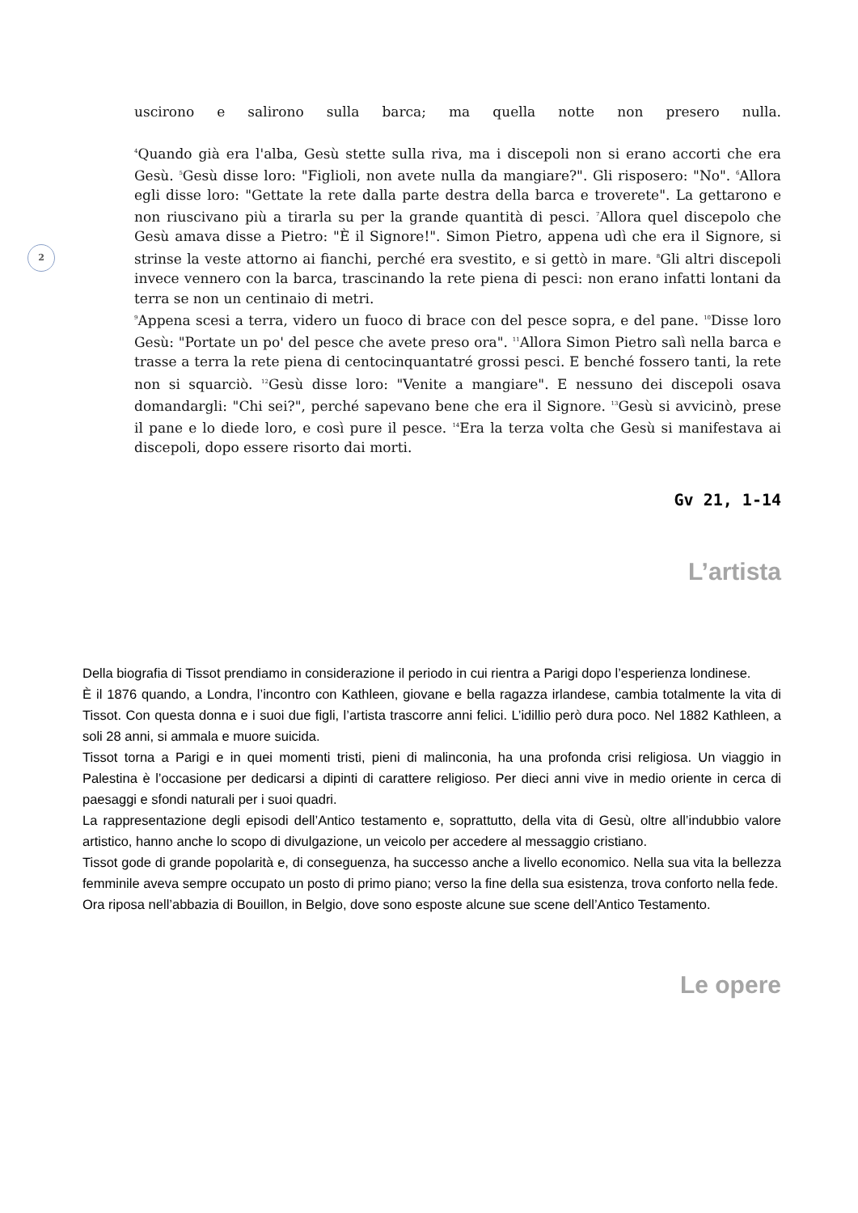2
uscirono e salirono sulla barca; ma quella notte non presero nulla.
<sup>4</sup> Quando già era l'alba, Gesù stette sulla riva, ma i discepoli non si erano accorti che era Gesù. <sup>5</sup>Gesù disse loro: "Figlioli, non avete nulla da mangiare?". Gli risposero: "No". <sup>6</sup>Allora egli disse loro: "Gettate la rete dalla parte destra della barca e troverete". La gettarono e non riuscivano più a tirarla su per la grande quantità di pesci. <sup>7</sup>Allora quel discepolo che Gesù amava disse a Pietro: "È il Signore!". Simon Pietro, appena udì che era il Signore, si strinse la veste attorno ai fianchi, perché era svestito, e si gettò in mare. <sup>8</sup>Gli altri discepoli invece vennero con la barca, trascinando la rete piena di pesci: non erano infatti lontani da terra se non un centinaio di metri.
<sup>9</sup> Appena scesi a terra, videro un fuoco di brace con del pesce sopra, e del pane. <sup>10</sup>Disse loro Gesù: "Portate un po' del pesce che avete preso ora". <sup>11</sup>Allora Simon Pietro salì nella barca e trasse a terra la rete piena di centocinquantatré grossi pesci. E benché fossero tanti, la rete non si squarciò. <sup>12</sup>Gesù disse loro: "Venite a mangiare". E nessuno dei discepoli osava domandargli: "Chi sei?", perché sapevano bene che era il Signore. <sup>13</sup>Gesù si avvicinò, prese il pane e lo diede loro, e così pure il pesce. <sup>14</sup>Era la terza volta che Gesù si manifestava ai discepoli, dopo essere risorto dai morti.
Gv 21, 1-14
L’artista
Della biografia di Tissot prendiamo in considerazione il periodo in cui rientra a Parigi dopo l’esperienza londinese.
È il 1876 quando, a Londra, l’incontro con Kathleen, giovane e bella ragazza irlandese, cambia totalmente la vita di Tissot. Con questa donna e i suoi due figli, l’artista trascorre anni felici. L’idillio però dura poco. Nel 1882 Kathleen, a soli 28 anni, si ammala e muore suicida.
Tissot torna a Parigi e in quei momenti tristi, pieni di malinconia, ha una profonda crisi religiosa. Un viaggio in Palestina è l’occasione per dedicarsi a dipinti di carattere religioso. Per dieci anni vive in medio oriente in cerca di paesaggi e sfondi naturali per i suoi quadri.
La rappresentazione degli episodi dell’Antico testamento e, soprattutto, della vita di Gesù, oltre all’indubbio valore artistico, hanno anche lo scopo di divulgazione, un veicolo per accedere al messaggio cristiano.
Tissot gode di grande popolarità e, di conseguenza, ha successo anche a livello economico. Nella sua vita la bellezza femminile aveva sempre occupato un posto di primo piano; verso la fine della sua esistenza, trova conforto nella fede.
Ora riposa nell’abbazia di Bouillon, in Belgio, dove sono esposte alcune sue scene dell’Antico Testamento.
Le opere